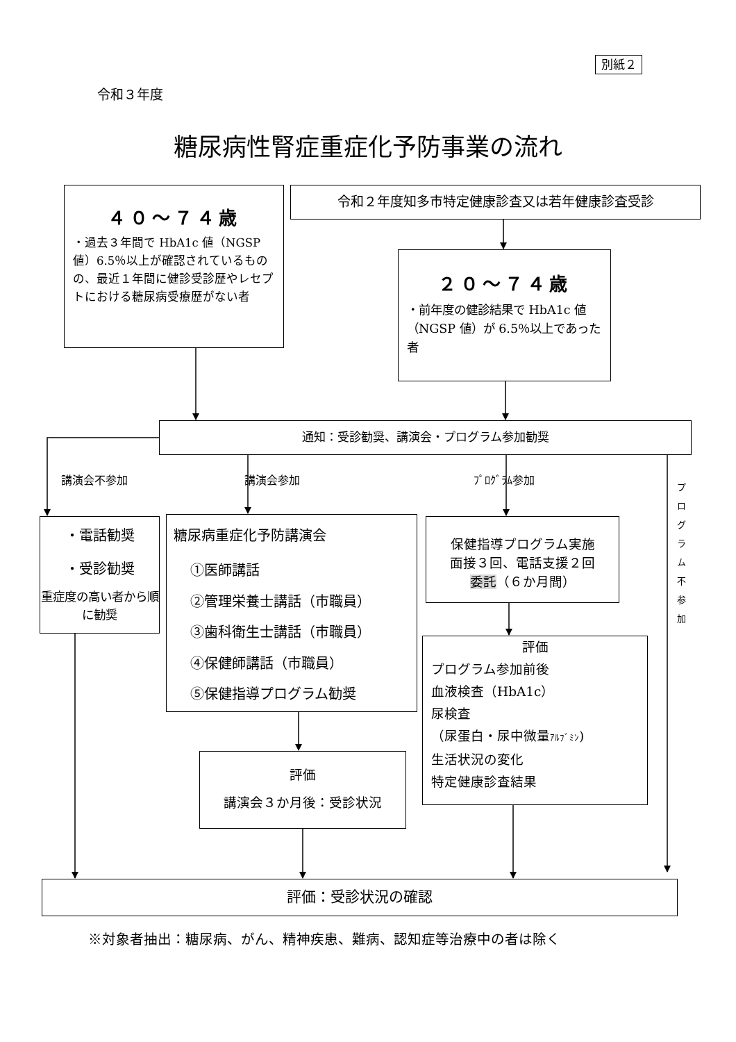別紙２
令和３年度
糖尿病性腎症重症化予防事業の流れ
４０～７４歳
・過去３年間で HbA1c 値（NGSP 値）6.5％以上が確認されているものの、最近１年間に健診受診歴やレセプトにおける糖尿病受療歴がない者
令和２年度知多市特定健康診査又は若年健康診査受診
２０～７４歳
・前年度の健診結果で HbA1c 値（NGSP 値）が 6.5％以上であった者
通知：受診勧奨、講演会・プログラム参加勧奨
講演会不参加 講演会参加 ﾌﾟﾛｸﾞﾗﾑ参加
・電話勧奨
・受診勧奨
重症度の高い者から順に勧奨
糖尿病重症化予防講演会
①医師講話
②管理栄養士講話（市職員）
③歯科衛生士講話（市職員）
④保健師講話（市職員）
⑤保健指導プログラム勧奨
評価
講演会３か月後：受診状況
保健指導プログラム実施
面接３回、電話支援２回
委託（６か月間）
評価
プログラム参加前後
血液検査（HbA1c）
尿検査
（尿蛋白・尿中微量ｱﾙﾌﾞﾐﾝ)
生活状況の変化
特定健康診査結果
プ ロ グ ラ ム 不 参 加
評価：受診状況の確認
※対象者抽出：糖尿病、がん、精神疾患、難病、認知症等治療中の者は除く